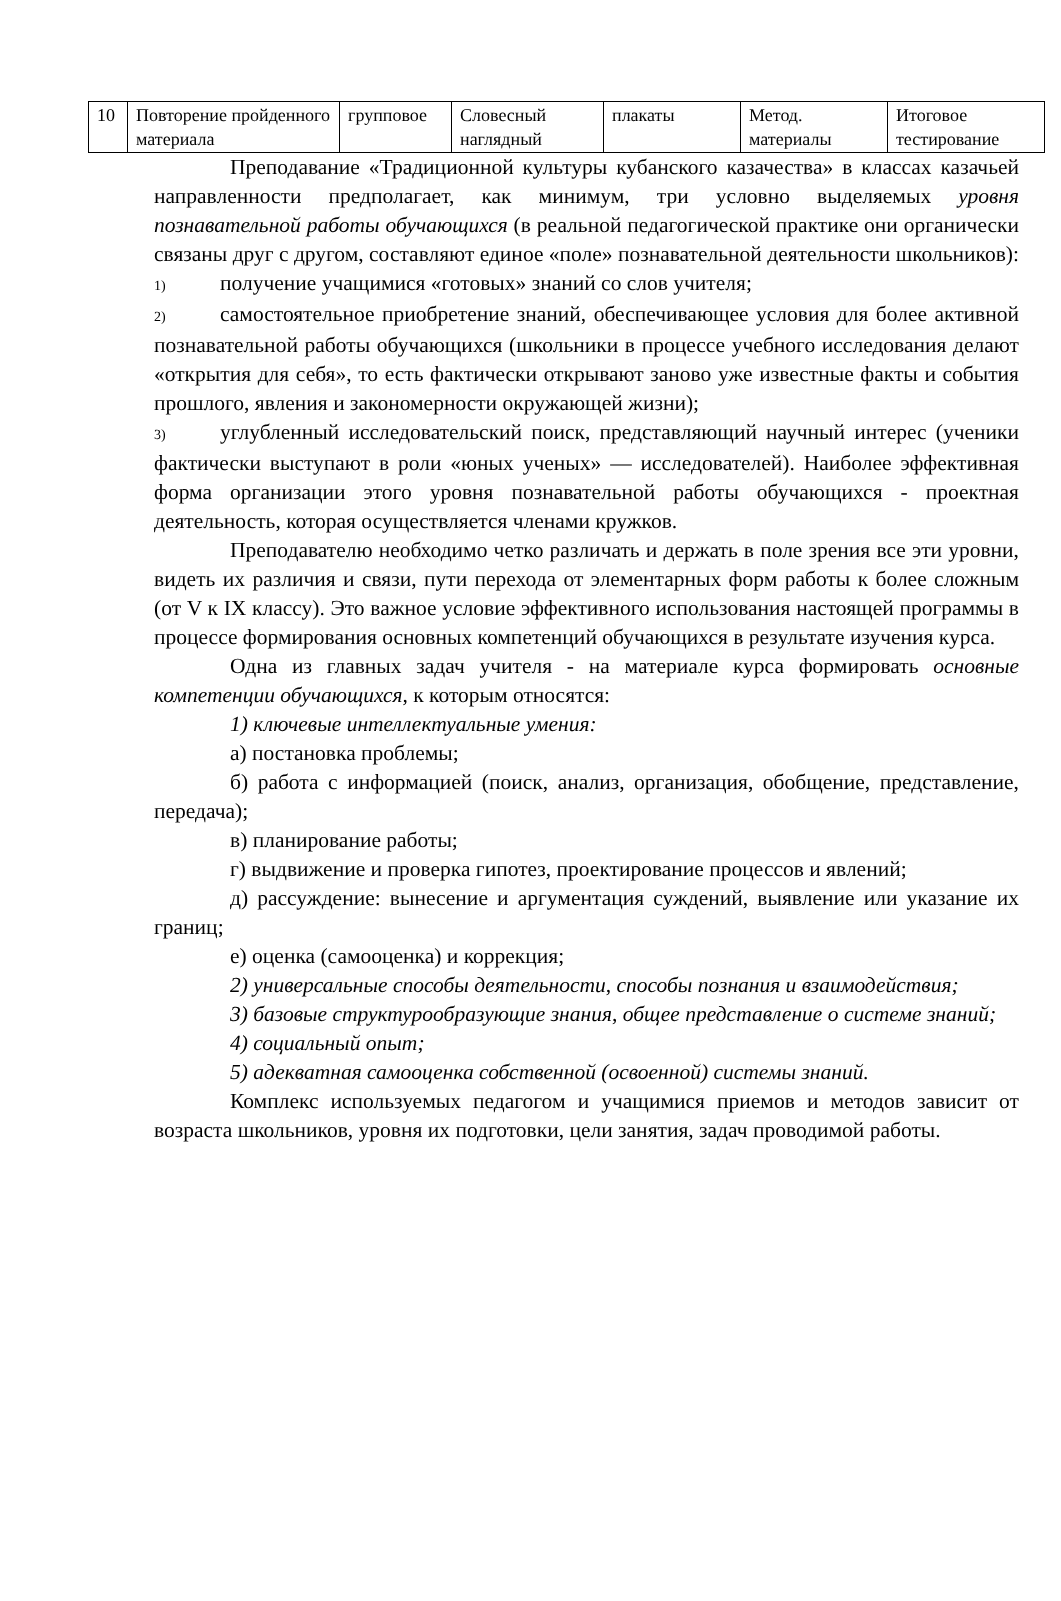| 10 | Повторение пройденного материала | групповое | Словесный наглядный | плакаты | Метод. материалы | Итоговое тестирование |
Преподавание «Традиционной культуры кубанского казачества» в классах казачьей направленности предполагает, как минимум, три условно выделяемых уровня познавательной работы обучающихся (в реальной педагогической практике они органически связаны друг с другом, составляют единое «поле» познавательной деятельности школьников):
1) получение учащимися «готовых» знаний со слов учителя;
2) самостоятельное приобретение знаний, обеспечивающее условия для более активной познавательной работы обучающихся (школьники в процессе учебного исследования делают «открытия для себя», то есть фактически открывают заново уже известные факты и события прошлого, явления и закономерности окружающей жизни);
3) углубленный исследовательский поиск, представляющий научный интерес (ученики фактически выступают в роли «юных ученых» — исследователей). Наиболее эффективная форма организации этого уровня познавательной работы обучающихся - проектная деятельность, которая осуществляется членами кружков.
Преподавателю необходимо четко различать и держать в поле зрения все эти уровни, видеть их различия и связи, пути перехода от элементарных форм работы к более сложным (от V к IX классу). Это важное условие эффективного использования настоящей программы в процессе формирования основных компетенций обучающихся в результате изучения курса.
Одна из главных задач учителя - на материале курса формировать основные компетенции обучающихся, к которым относятся:
1) ключевые интеллектуальные умения:
а) постановка проблемы;
б) работа с информацией (поиск, анализ, организация, обобщение, представление, передача);
в) планирование работы;
г) выдвижение и проверка гипотез, проектирование процессов и явлений;
д) рассуждение: вынесение и аргументация суждений, выявление или указание их границ;
е) оценка (самооценка) и коррекция;
2) универсальные способы деятельности, способы познания и взаимодействия;
3) базовые структурообразующие знания, общее представление о системе знаний;
4) социальный опыт;
5) адекватная самооценка собственной (освоенной) системы знаний.
Комплекс используемых педагогом и учащимися приемов и методов зависит от возраста школьников, уровня их подготовки, цели занятия, задач проводимой работы.